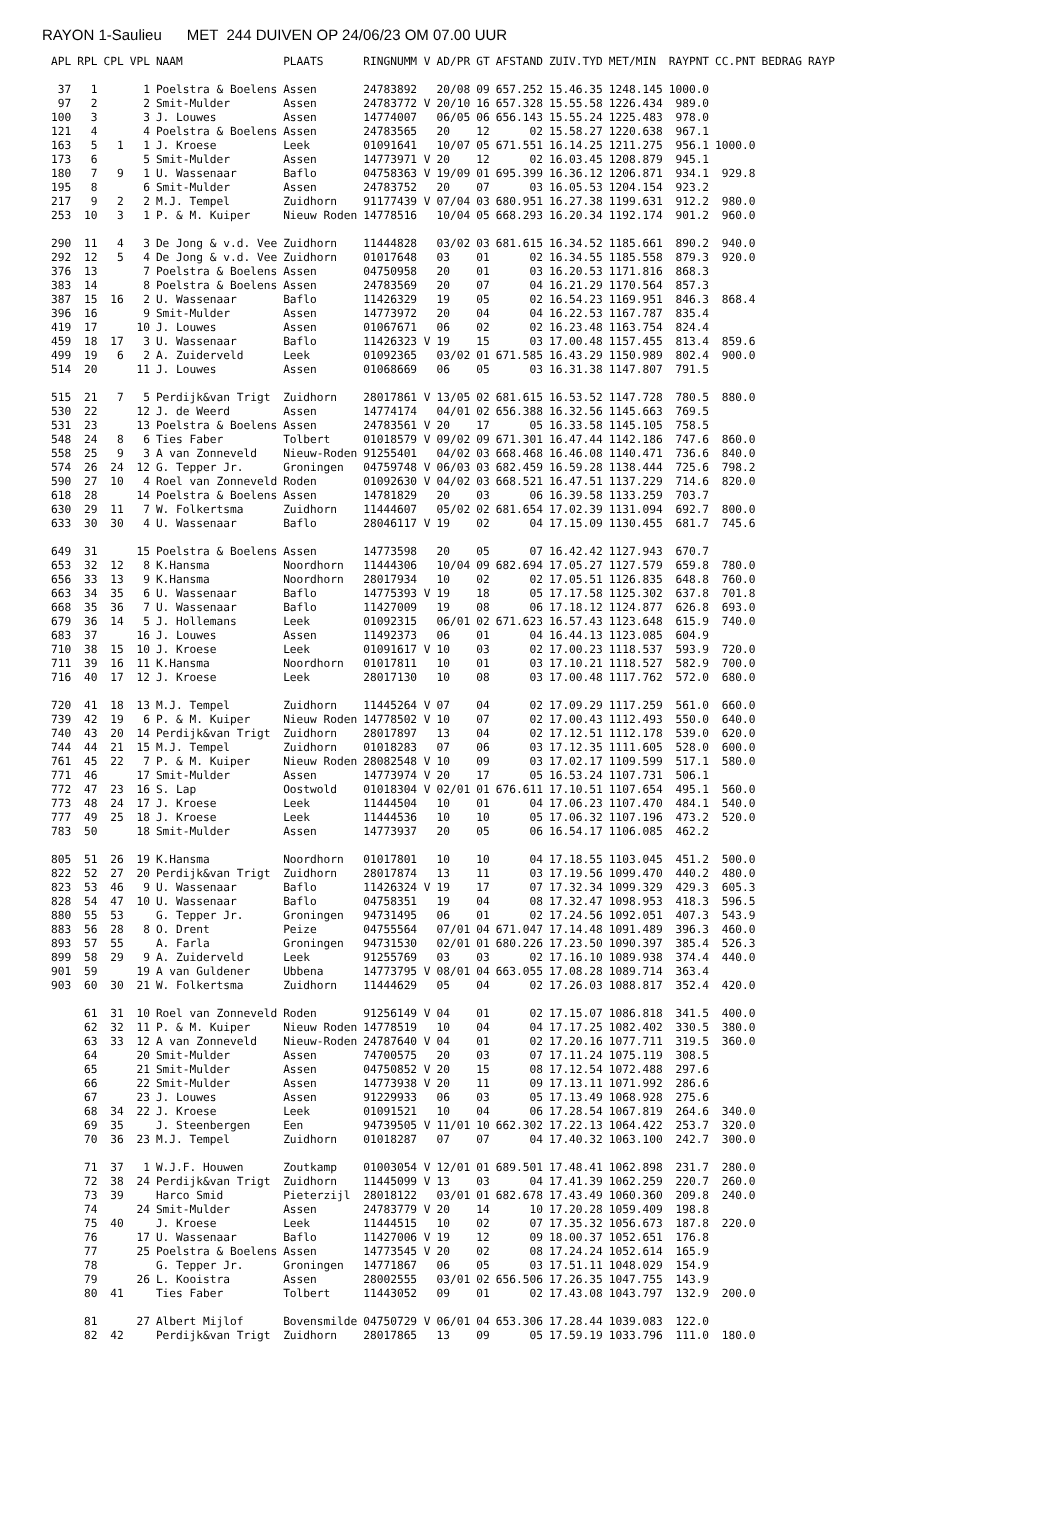RAYON 1-Saulieu MET 244 DUIVEN OP 24/06/23 OM 07.00 UUR
| APL | RPL | CPL | VPL | NAAM | PLAATS | RINGNUMM V | AD/PR | GT | AFSTAND | ZUIV.TYD | MET/MIN | RAYPNT | CC.PNT | BEDRAG | RAYP |
| --- | --- | --- | --- | --- | --- | --- | --- | --- | --- | --- | --- | --- | --- | --- | --- |
| 37 | 1 | | 1 | Poelstra & Boelens | Assen | 24783892 | 20/08 | 09 | 657.252 | 15.46.35 | 1248.145 | 1000.0 | | | |
| 97 | 2 | | 2 | Smit-Mulder | Assen | 24783772 V | 20/10 | 16 | 657.328 | 15.55.58 | 1226.434 | 989.0 | | | |
| 100 | 3 | | 3 | J. Louwes | Assen | 14774007 | 06/05 | 06 | 656.143 | 15.55.24 | 1225.483 | 978.0 | | | |
| 121 | 4 | | 4 | Poelstra & Boelens | Assen | 24783565 | 20 | 12 | 02 | 15.58.27 | 1220.638 | 967.1 | | | |
| 163 | 5 | 1 | 1 | J. Kroese | Leek | 01091641 | 10/07 | 05 | 671.551 | 16.14.25 | 1211.275 | 956.1 | 1000.0 | | |
| 173 | 6 | | 5 | Smit-Mulder | Assen | 14773971 V | 20 | 12 | 02 | 16.03.45 | 1208.879 | 945.1 | | | |
| 180 | 7 | 9 | 1 | U. Wassenaar | Baflo | 04758363 V | 19/09 | 01 | 695.399 | 16.36.12 | 1206.871 | 934.1 | 929.8 | | |
| 195 | 8 | | 6 | Smit-Mulder | Assen | 24783752 | 20 | 07 | 03 | 16.05.53 | 1204.154 | 923.2 | | | |
| 217 | 9 | 2 | 2 | M.J. Tempel | Zuidhorn | 91177439 V | 07/04 | 03 | 680.951 | 16.27.38 | 1199.631 | 912.2 | 980.0 | | |
| 253 | 10 | 3 | 1 | P. & M. Kuiper | Nieuw Roden | 14778516 | 10/04 | 05 | 668.293 | 16.20.34 | 1192.174 | 901.2 | 960.0 | | |
| 290 | 11 | 4 | 3 | De Jong & v.d. Vee | Zuidhorn | 11444828 | 03/02 | 03 | 681.615 | 16.34.52 | 1185.661 | 890.2 | 940.0 | | |
| 292 | 12 | 5 | 4 | De Jong & v.d. Vee | Zuidhorn | 01017648 | 03 | 01 | 02 | 16.34.55 | 1185.558 | 879.3 | 920.0 | | |
| 376 | 13 | | 7 | Poelstra & Boelens | Assen | 04750958 | 20 | 01 | 03 | 16.20.53 | 1171.816 | 868.3 | | | |
| 383 | 14 | | 8 | Poelstra & Boelens | Assen | 24783569 | 20 | 07 | 04 | 16.21.29 | 1170.564 | 857.3 | | | |
| 387 | 15 | 16 | 2 | U. Wassenaar | Baflo | 11426329 | 19 | 05 | 02 | 16.54.23 | 1169.951 | 846.3 | 868.4 | | |
| 396 | 16 | | 9 | Smit-Mulder | Assen | 14773972 | 20 | 04 | 04 | 16.22.53 | 1167.787 | 835.4 | | | |
| 419 | 17 | | 10 | J. Louwes | Assen | 01067671 | 06 | 02 | 02 | 16.23.48 | 1163.754 | 824.4 | | | |
| 459 | 18 | 17 | 3 | U. Wassenaar | Baflo | 11426323 V | 19 | 15 | 03 | 17.00.48 | 1157.455 | 813.4 | 859.6 | | |
| 499 | 19 | 6 | 2 | A. Zuiderveld | Leek | 01092365 | 03/02 | 01 | 671.585 | 16.43.29 | 1150.989 | 802.4 | 900.0 | | |
| 514 | 20 | | 11 | J. Louwes | Assen | 01068669 | 06 | 05 | 03 | 16.31.38 | 1147.807 | 791.5 | | | |
| 515 | 21 | 7 | 5 | Perdijk&van Trigt | Zuidhorn | 28017861 V | 13/05 | 02 | 681.615 | 16.53.52 | 1147.728 | 780.5 | 880.0 | | |
| 530 | 22 | | 12 | J. de Weerd | Assen | 14774174 | 04/01 | 02 | 656.388 | 16.32.56 | 1145.663 | 769.5 | | | |
| 531 | 23 | | 13 | Poelstra & Boelens | Assen | 24783561 V | 20 | 17 | 05 | 16.33.58 | 1145.105 | 758.5 | | | |
| 548 | 24 | 8 | 6 | Ties Faber | Tolbert | 01018579 V | 09/02 | 09 | 671.301 | 16.47.44 | 1142.186 | 747.6 | 860.0 | | |
| 558 | 25 | 9 | 3 | A van Zonneveld | Nieuw-Roden | 91255401 | 04/02 | 03 | 668.468 | 16.46.08 | 1140.471 | 736.6 | 840.0 | | |
| 574 | 26 | 24 | 12 | G. Tepper Jr. | Groningen | 04759748 V | 06/03 | 03 | 682.459 | 16.59.28 | 1138.444 | 725.6 | 798.2 | | |
| 590 | 27 | 10 | 4 | Roel van Zonneveld | Roden | 01092630 V | 04/02 | 03 | 668.521 | 16.47.51 | 1137.229 | 714.6 | 820.0 | | |
| 618 | 28 | | 14 | Poelstra & Boelens | Assen | 14781829 | 20 | 03 | 06 | 16.39.58 | 1133.259 | 703.7 | | | |
| 630 | 29 | 11 | 7 | W. Folkertsma | Zuidhorn | 11444607 | 05/02 | 02 | 681.654 | 17.02.39 | 1131.094 | 692.7 | 800.0 | | |
| 633 | 30 | 30 | 4 | U. Wassenaar | Baflo | 28046117 V | 19 | 02 | 04 | 17.15.09 | 1130.455 | 681.7 | 745.6 | | |
| 649 | 31 | | 15 | Poelstra & Boelens | Assen | 14773598 | 20 | 05 | 07 | 16.42.42 | 1127.943 | 670.7 | | | |
| 653 | 32 | 12 | 8 | K.Hansma | Noordhorn | 11444306 | 10/04 | 09 | 682.694 | 17.05.27 | 1127.579 | 659.8 | 780.0 | | |
| 656 | 33 | 13 | 9 | K.Hansma | Noordhorn | 28017934 | 10 | 02 | 02 | 17.05.51 | 1126.835 | 648.8 | 760.0 | | |
| 663 | 34 | 35 | 6 | U. Wassenaar | Baflo | 14775393 V | 19 | 18 | 05 | 17.17.58 | 1125.302 | 637.8 | 701.8 | | |
| 668 | 35 | 36 | 7 | U. Wassenaar | Baflo | 11427009 | 19 | 08 | 06 | 17.18.12 | 1124.877 | 626.8 | 693.0 | | |
| 679 | 36 | 14 | 5 | J. Hollemans | Leek | 01092315 | 06/01 | 02 | 671.623 | 16.57.43 | 1123.648 | 615.9 | 740.0 | | |
| 683 | 37 | | 16 | J. Louwes | Assen | 11492373 | 06 | 01 | 04 | 16.44.13 | 1123.085 | 604.9 | | | |
| 710 | 38 | 15 | 10 | J. Kroese | Leek | 01091617 V | 10 | 03 | 02 | 17.00.23 | 1118.537 | 593.9 | 720.0 | | |
| 711 | 39 | 16 | 11 | K.Hansma | Noordhorn | 01017811 | 10 | 01 | 03 | 17.10.21 | 1118.527 | 582.9 | 700.0 | | |
| 716 | 40 | 17 | 12 | J. Kroese | Leek | 28017130 | 10 | 08 | 03 | 17.00.48 | 1117.762 | 572.0 | 680.0 | | |
| 720 | 41 | 18 | 13 | M.J. Tempel | Zuidhorn | 11445264 V | 07 | 04 | 02 | 17.09.29 | 1117.259 | 561.0 | 660.0 | | |
| 739 | 42 | 19 | 6 | P. & M. Kuiper | Nieuw Roden | 14778502 V | 10 | 07 | 02 | 17.00.43 | 1112.493 | 550.0 | 640.0 | | |
| 740 | 43 | 20 | 14 | Perdijk&van Trigt | Zuidhorn | 28017897 | 13 | 04 | 02 | 17.12.51 | 1112.178 | 539.0 | 620.0 | | |
| 744 | 44 | 21 | 15 | M.J. Tempel | Zuidhorn | 01018283 | 07 | 06 | 03 | 17.12.35 | 1111.605 | 528.0 | 600.0 | | |
| 761 | 45 | 22 | 7 | P. & M. Kuiper | Nieuw Roden | 28082548 V | 10 | 09 | 03 | 17.02.17 | 1109.599 | 517.1 | 580.0 | | |
| 771 | 46 | | 17 | Smit-Mulder | Assen | 14773974 V | 20 | 17 | 05 | 16.53.24 | 1107.731 | 506.1 | | | |
| 772 | 47 | 23 | 16 | S. Lap | Oostwold | 01018304 V | 02/01 | 01 | 676.611 | 17.10.51 | 1107.654 | 495.1 | 560.0 | | |
| 773 | 48 | 24 | 17 | J. Kroese | Leek | 11444504 | 10 | 01 | 04 | 17.06.23 | 1107.470 | 484.1 | 540.0 | | |
| 777 | 49 | 25 | 18 | J. Kroese | Leek | 11444536 | 10 | 10 | 05 | 17.06.32 | 1107.196 | 473.2 | 520.0 | | |
| 783 | 50 | | 18 | Smit-Mulder | Assen | 14773937 | 20 | 05 | 06 | 16.54.17 | 1106.085 | 462.2 | | | |
| 805 | 51 | 26 | 19 | K.Hansma | Noordhorn | 01017801 | 10 | 10 | 04 | 17.18.55 | 1103.045 | 451.2 | 500.0 | | |
| 822 | 52 | 27 | 20 | Perdijk&van Trigt | Zuidhorn | 28017874 | 13 | 11 | 03 | 17.19.56 | 1099.470 | 440.2 | 480.0 | | |
| 823 | 53 | 46 | 9 | U. Wassenaar | Baflo | 11426324 V | 19 | 17 | 07 | 17.32.34 | 1099.329 | 429.3 | 605.3 | | |
| 828 | 54 | 47 | 10 | U. Wassenaar | Baflo | 04758351 | 19 | 04 | 08 | 17.32.47 | 1098.953 | 418.3 | 596.5 | | |
| 880 | 55 | 53 | | G. Tepper Jr. | Groningen | 94731495 | 06 | 01 | 02 | 17.24.56 | 1092.051 | 407.3 | 543.9 | | |
| 883 | 56 | 28 | 8 | O. Drent | Peize | 04755564 | 07/01 | 04 | 671.047 | 17.14.48 | 1091.489 | 396.3 | 460.0 | | |
| 893 | 57 | 55 | | A. Farla | Groningen | 94731530 | 02/01 | 01 | 680.226 | 17.23.50 | 1090.397 | 385.4 | 526.3 | | |
| 899 | 58 | 29 | 9 | A. Zuiderveld | Leek | 91255769 | 03 | 03 | 02 | 17.16.10 | 1089.938 | 374.4 | 440.0 | | |
| 901 | 59 | | 19 | A van Guldener | Ubbena | 14773795 V | 08/01 | 04 | 663.055 | 17.08.28 | 1089.714 | 363.4 | | | |
| 903 | 60 | 30 | 21 | W. Folkertsma | Zuidhorn | 11444629 | 05 | 04 | 02 | 17.26.03 | 1088.817 | 352.4 | 420.0 | | |
| | 61 | 31 | 10 | Roel van Zonneveld | Roden | 91256149 V | 04 | 01 | 02 | 17.15.07 | 1086.818 | 341.5 | 400.0 | | |
| | 62 | 32 | 11 | P. & M. Kuiper | Nieuw Roden | 14778519 | 10 | 04 | 04 | 17.17.25 | 1082.402 | 330.5 | 380.0 | | |
| | 63 | 33 | 12 | A van Zonneveld | Nieuw-Roden | 24787640 V | 04 | 01 | 02 | 17.20.16 | 1077.711 | 319.5 | 360.0 | | |
| | 64 | | 20 | Smit-Mulder | Assen | 74700575 | 20 | 03 | 07 | 17.11.24 | 1075.119 | 308.5 | | | |
| | 65 | | 21 | Smit-Mulder | Assen | 04750852 V | 20 | 15 | 08 | 17.12.54 | 1072.488 | 297.6 | | | |
| | 66 | | 22 | Smit-Mulder | Assen | 14773938 V | 20 | 11 | 09 | 17.13.11 | 1071.992 | 286.6 | | | |
| | 67 | | 23 | J. Louwes | Assen | 91229933 | 06 | 03 | 05 | 17.13.49 | 1068.928 | 275.6 | | | |
| | 68 | 34 | 22 | J. Kroese | Leek | 01091521 | 10 | 04 | 06 | 17.28.54 | 1067.819 | 264.6 | 340.0 | | |
| | 69 | 35 | | J. Steenbergen | Een | 94739505 V | 11/01 | 10 | 662.302 | 17.22.13 | 1064.422 | 253.7 | 320.0 | | |
| | 70 | 36 | 23 | M.J. Tempel | Zuidhorn | 01018287 | 07 | 07 | 04 | 17.40.32 | 1063.100 | 242.7 | 300.0 | | |
| | 71 | 37 | 1 | W.J.F. Houwen | Zoutkamp | 01003054 V | 12/01 | 01 | 689.501 | 17.48.41 | 1062.898 | 231.7 | 280.0 | | |
| | 72 | 38 | 24 | Perdijk&van Trigt | Zuidhorn | 11445099 V | 13 | 03 | 04 | 17.41.39 | 1062.259 | 220.7 | 260.0 | | |
| | 73 | 39 | | Harco Smid | Pieterzijl | 28018122 | 03/01 | 01 | 682.678 | 17.43.49 | 1060.360 | 209.8 | 240.0 | | |
| | 74 | | 24 | Smit-Mulder | Assen | 24783779 V | 20 | 14 | 10 | 17.20.28 | 1059.409 | 198.8 | | | |
| | 75 | 40 | | J. Kroese | Leek | 11444515 | 10 | 02 | 07 | 17.35.32 | 1056.673 | 187.8 | 220.0 | | |
| | 76 | | 17 | U. Wassenaar | Baflo | 11427006 V | 19 | 12 | 09 | 18.00.37 | 1052.651 | 176.8 | | | |
| | 77 | | 25 | Poelstra & Boelens | Assen | 14773545 V | 20 | 02 | 08 | 17.24.24 | 1052.614 | 165.9 | | | |
| | 78 | | | G. Tepper Jr. | Groningen | 14771867 | 06 | 05 | 03 | 17.51.11 | 1048.029 | 154.9 | | | |
| | 79 | | 26 | L. Kooistra | Assen | 28002555 | 03/01 | 02 | 656.506 | 17.26.35 | 1047.755 | 143.9 | | | |
| | 80 | 41 | | Ties Faber | Tolbert | 11443052 | 09 | 01 | 02 | 17.43.08 | 1043.797 | 132.9 | 200.0 | | |
| | 81 | | 27 | Albert Mijlof | Bovensmilde | 04750729 V | 06/01 | 04 | 653.306 | 17.28.44 | 1039.083 | 122.0 | | | |
| | 82 | 42 | | Perdijk&van Trigt | Zuidhorn | 28017865 | 13 | 09 | 05 | 17.59.19 | 1033.796 | 111.0 | 180.0 | | |